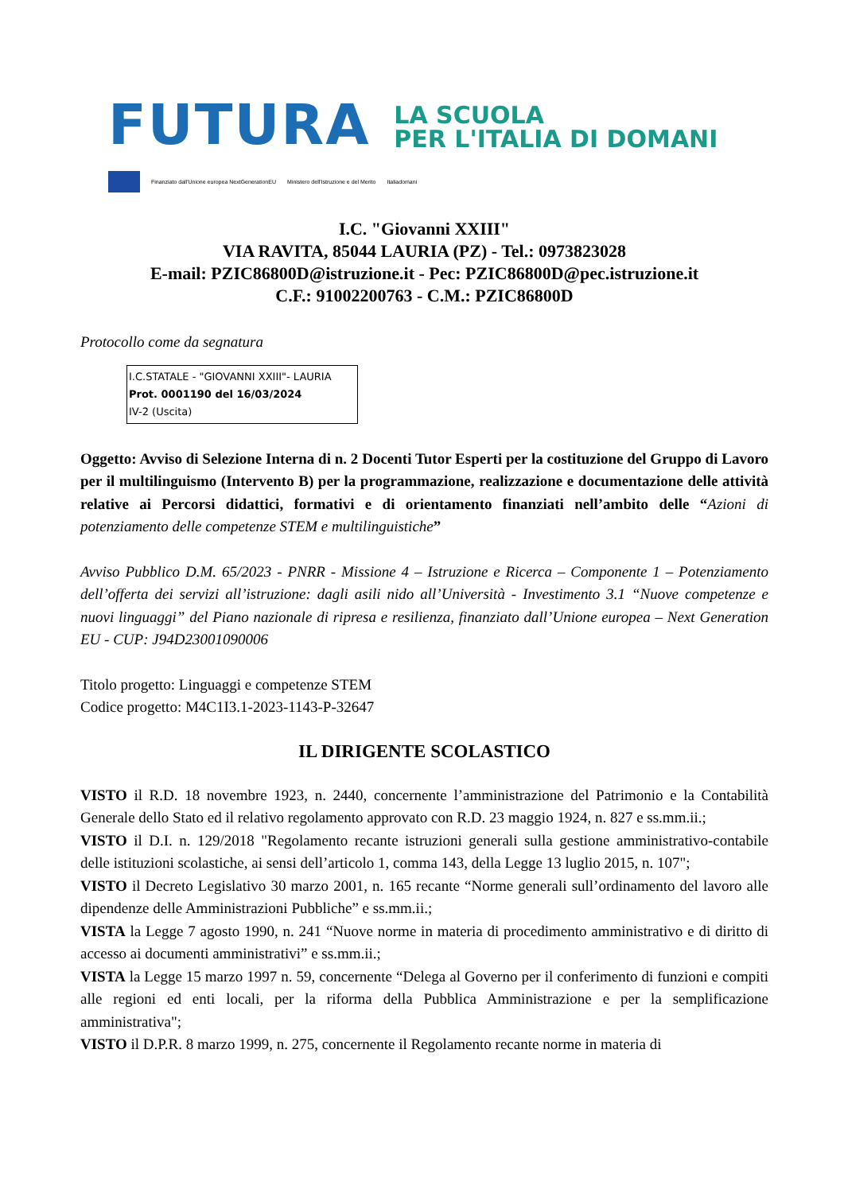FUTURA
LA SCUOLA
PER L'ITALIA DI DOMANI
Finanziato dall'Unione europea NextGenerationEU Ministero dell'Istruzione e del Merito Italiadomani
I.C. "Giovanni XXIII"
VIA RAVITA, 85044 LAURIA (PZ) - Tel.: 0973823028
E-mail: PZIC86800D@istruzione.it - Pec: PZIC86800D@pec.istruzione.it
C.F.: 91002200763 - C.M.: PZIC86800D
Protocollo come da segnatura
I.C.STATALE - "GIOVANNI XXIII"- LAURIA
Prot. 0001190 del 16/03/2024
IV-2 (Uscita)
Oggetto: Avviso di Selezione Interna di n. 2 Docenti Tutor Esperti per la costituzione del Gruppo di Lavoro per il multilinguismo (Intervento B) per la programmazione, realizzazione e documentazione delle attività relative ai Percorsi didattici, formativi e di orientamento finanziati nell’ambito delle “Azioni di potenziamento delle competenze STEM e multilinguistiche”
Avviso Pubblico D.M. 65/2023 - PNRR - Missione 4 – Istruzione e Ricerca – Componente 1 – Potenziamento dell’offerta dei servizi all’istruzione: dagli asili nido all’Università - Investimento 3.1 “Nuove competenze e nuovi linguaggi” del Piano nazionale di ripresa e resilienza, finanziato dall’Unione europea – Next Generation EU - CUP: J94D23001090006
Titolo progetto: Linguaggi e competenze STEM
Codice progetto: M4C1I3.1-2023-1143-P-32647
IL DIRIGENTE SCOLASTICO
VISTO il R.D. 18 novembre 1923, n. 2440, concernente l’amministrazione del Patrimonio e la Contabilità Generale dello Stato ed il relativo regolamento approvato con R.D. 23 maggio 1924, n. 827 e ss.mm.ii.;
VISTO il D.I. n. 129/2018 "Regolamento recante istruzioni generali sulla gestione amministrativo-contabile delle istituzioni scolastiche, ai sensi dell’articolo 1, comma 143, della Legge 13 luglio 2015, n. 107";
VISTO il Decreto Legislativo 30 marzo 2001, n. 165 recante “Norme generali sull’ordinamento del lavoro alle dipendenze delle Amministrazioni Pubbliche” e ss.mm.ii.;
VISTA la Legge 7 agosto 1990, n. 241 “Nuove norme in materia di procedimento amministrativo e di diritto di accesso ai documenti amministrativi” e ss.mm.ii.;
VISTA la Legge 15 marzo 1997 n. 59, concernente “Delega al Governo per il conferimento di funzioni e compiti alle regioni ed enti locali, per la riforma della Pubblica Amministrazione e per la semplificazione amministrativa";
VISTO il D.P.R. 8 marzo 1999, n. 275, concernente il Regolamento recante norme in materia di